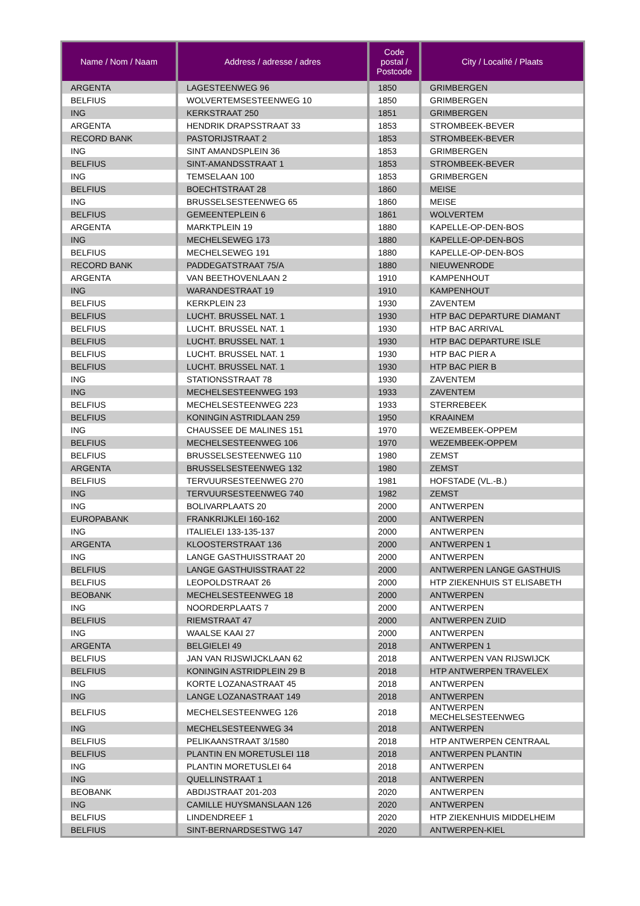| Name / Nom / Naam | Address / adresse / adres | Code postal / Postcode | City / Localité / Plaats |
| --- | --- | --- | --- |
| ARGENTA | LAGESTEENWEG 96 | 1850 | GRIMBERGEN |
| BELFIUS | WOLVERTEMSESTEENWEG 10 | 1850 | GRIMBERGEN |
| ING | KERKSTRAAT 250 | 1851 | GRIMBERGEN |
| ARGENTA | HENDRIK DRAPSSTRAAT 33 | 1853 | STROMBEEK-BEVER |
| RECORD BANK | PASTORIJSTRAAT 2 | 1853 | STROMBEEK-BEVER |
| ING | SINT AMANDSPLEIN 36 | 1853 | GRIMBERGEN |
| BELFIUS | SINT-AMANDSSTRAAT 1 | 1853 | STROMBEEK-BEVER |
| ING | TEMSELAAN 100 | 1853 | GRIMBERGEN |
| BELFIUS | BOECHTSTRAAT 28 | 1860 | MEISE |
| ING | BRUSSELSESTEENWEG 65 | 1860 | MEISE |
| BELFIUS | GEMEENTEPLEIN 6 | 1861 | WOLVERTEM |
| ARGENTA | MARKTPLEIN 19 | 1880 | KAPELLE-OP-DEN-BOS |
| ING | MECHELSEWEG 173 | 1880 | KAPELLE-OP-DEN-BOS |
| BELFIUS | MECHELSEWEG 191 | 1880 | KAPELLE-OP-DEN-BOS |
| RECORD BANK | PADDEGATSTRAAT 75/A | 1880 | NIEUWENRODE |
| ARGENTA | VAN BEETHOVENLAAN 2 | 1910 | KAMPENHOUT |
| ING | WARANDESTRAAT 19 | 1910 | KAMPENHOUT |
| BELFIUS | KERKPLEIN 23 | 1930 | ZAVENTEM |
| BELFIUS | LUCHT. BRUSSEL NAT. 1 | 1930 | HTP BAC DEPARTURE DIAMANT |
| BELFIUS | LUCHT. BRUSSEL NAT. 1 | 1930 | HTP BAC ARRIVAL |
| BELFIUS | LUCHT. BRUSSEL NAT. 1 | 1930 | HTP BAC DEPARTURE ISLE |
| BELFIUS | LUCHT. BRUSSEL NAT. 1 | 1930 | HTP BAC PIER A |
| BELFIUS | LUCHT. BRUSSEL NAT. 1 | 1930 | HTP BAC PIER B |
| ING | STATIONSSTRAAT 78 | 1930 | ZAVENTEM |
| ING | MECHELSESTEENWEG 193 | 1933 | ZAVENTEM |
| BELFIUS | MECHELSESTEENWEG 223 | 1933 | STERREBEEK |
| BELFIUS | KONINGIN ASTRIDLAAN 259 | 1950 | KRAAINEM |
| ING | CHAUSSEE DE MALINES 151 | 1970 | WEZEMBEEK-OPPEM |
| BELFIUS | MECHELSESTEENWEG 106 | 1970 | WEZEMBEEK-OPPEM |
| BELFIUS | BRUSSELSESTEENWEG 110 | 1980 | ZEMST |
| ARGENTA | BRUSSELSESTEENWEG 132 | 1980 | ZEMST |
| BELFIUS | TERVUURSESTEENWEG 270 | 1981 | HOFSTADE (VL.-B.) |
| ING | TERVUURSESTEENWEG 740 | 1982 | ZEMST |
| ING | BOLIVARPLAATS 20 | 2000 | ANTWERPEN |
| EUROPABANK | FRANKRIJKLEI 160-162 | 2000 | ANTWERPEN |
| ING | ITALIELEI 133-135-137 | 2000 | ANTWERPEN |
| ARGENTA | KLOOSTERSTRAAT 136 | 2000 | ANTWERPEN 1 |
| ING | LANGE GASTHUISSTRAAT 20 | 2000 | ANTWERPEN |
| BELFIUS | LANGE GASTHUISSTRAAT 22 | 2000 | ANTWERPEN LANGE GASTHUIS |
| BELFIUS | LEOPOLDSTRAAT 26 | 2000 | HTP ZIEKENHUIS ST ELISABETH |
| BEOBANK | MECHELSESTEENWEG 18 | 2000 | ANTWERPEN |
| ING | NOORDERPLAATS 7 | 2000 | ANTWERPEN |
| BELFIUS | RIEMSTRAAT 47 | 2000 | ANTWERPEN ZUID |
| ING | WAALSE KAAI 27 | 2000 | ANTWERPEN |
| ARGENTA | BELGIELEI 49 | 2018 | ANTWERPEN 1 |
| BELFIUS | JAN VAN RIJSWIJCKLAAN 62 | 2018 | ANTWERPEN VAN RIJSWIJCK |
| BELFIUS | KONINGIN ASTRIDPLEIN 29 B | 2018 | HTP ANTWERPEN TRAVELEX |
| ING | KORTE LOZANASTRAAT 45 | 2018 | ANTWERPEN |
| ING | LANGE LOZANASTRAAT 149 | 2018 | ANTWERPEN |
| BELFIUS | MECHELSESTEENWEG 126 | 2018 | ANTWERPEN MECHELSESTEENWEG |
| ING | MECHELSESTEENWEG 34 | 2018 | ANTWERPEN |
| BELFIUS | PELIKAANSTRAAT 3/1580 | 2018 | HTP ANTWERPEN CENTRAAL |
| BELFIUS | PLANTIN EN MORETUSLEI 118 | 2018 | ANTWERPEN PLANTIN |
| ING | PLANTIN MORETUSLEI 64 | 2018 | ANTWERPEN |
| ING | QUELLINSTRAAT 1 | 2018 | ANTWERPEN |
| BEOBANK | ABDIJSTRAAT 201-203 | 2020 | ANTWERPEN |
| ING | CAMILLE HUYSMANSLAAN 126 | 2020 | ANTWERPEN |
| BELFIUS | LINDENDREEF 1 | 2020 | HTP ZIEKENHUIS MIDDELHEIM |
| BELFIUS | SINT-BERNARDSESTWG 147 | 2020 | ANTWERPEN-KIEL |